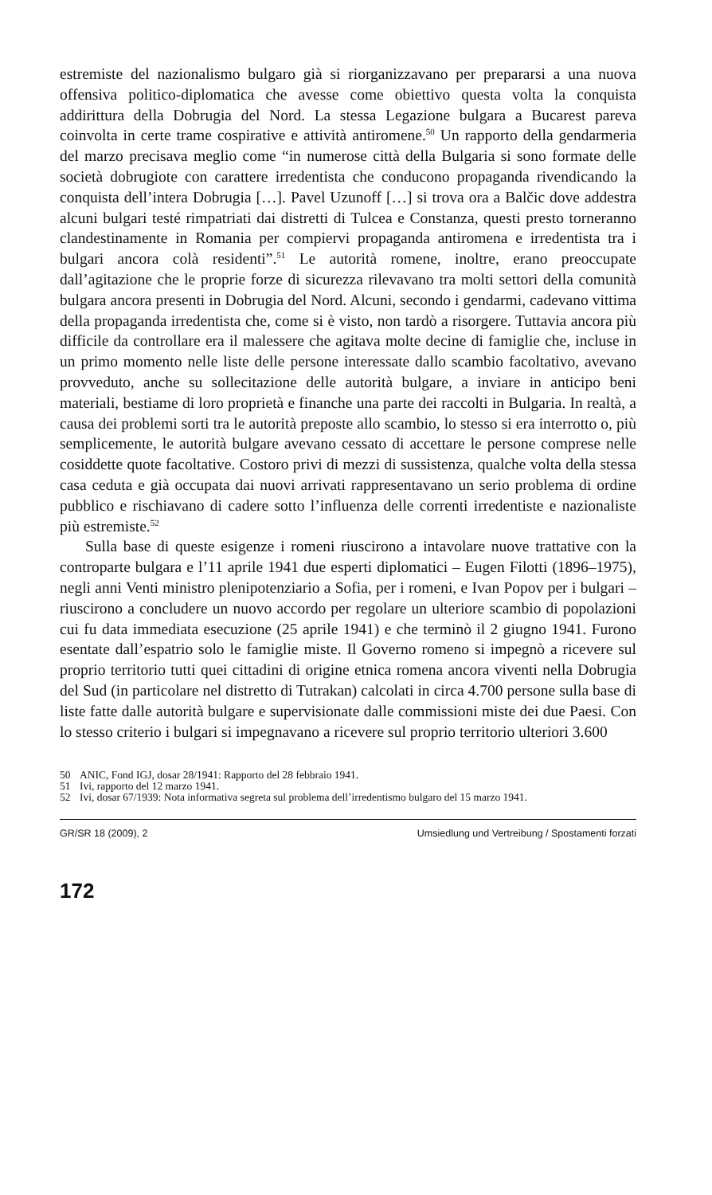estremiste del nazionalismo bulgaro già si riorganizzavano per prepararsi a una nuova offensiva politico-diplomatica che avesse come obiettivo questa volta la conquista addirittura della Dobrugia del Nord. La stessa Legazione bulgara a Bucarest pareva coinvolta in certe trame cospirative e attività antiromene.<sup>50</sup> Un rapporto della gendarmeria del marzo precisava meglio come “in numerose città della Bulgaria si sono formate delle società dobrugiote con carattere irredentista che conducono propaganda rivendicando la conquista dell’intera Dobrugia […]. Pavel Uzunoff […] si trova ora a Balčic dove addestra alcuni bulgari testé rimpatriati dai distretti di Tulcea e Constanza, questi presto torneranno clandestinamente in Romania per compiervi propaganda antiromena e irredentista tra i bulgari ancora colà residenti”.<sup>51</sup> Le autorità romene, inoltre, erano preoccupate dall’agitazione che le proprie forze di sicurezza rilevavano tra molti settori della comunità bulgara ancora presenti in Dobrugia del Nord. Alcuni, secondo i gendarmi, cadevano vittima della propaganda irredentista che, come si è visto, non tardò a risorgere. Tuttavia ancora più difficile da controllare era il malessere che agitava molte decine di famiglie che, incluse in un primo momento nelle liste delle persone interessate dallo scambio facoltativo, avevano provveduto, anche su sollecitazione delle autorità bulgare, a inviare in anticipo beni materiali, bestiame di loro proprietà e finanche una parte dei raccolti in Bulgaria. In realtà, a causa dei problemi sorti tra le autorità preposte allo scambio, lo stesso si era interrotto o, più semplicemente, le autorità bulgare avevano cessato di accettare le persone comprese nelle cosiddette quote facoltative. Costoro privi di mezzi di sussistenza, qualche volta della stessa casa ceduta e già occupata dai nuovi arrivati rappresentavano un serio problema di ordine pubblico e rischiavano di cadere sotto l’influenza delle correnti irredentiste e nazionaliste più estremiste.<sup>52</sup>
Sulla base di queste esigenze i romeni riuscirono a intavolare nuove trattative con la controparte bulgara e l’11 aprile 1941 due esperti diplomatici – Eugen Filotti (1896–1975), negli anni Venti ministro plenipotenziario a Sofia, per i romeni, e Ivan Popov per i bulgari – riuscirono a concludere un nuovo accordo per regolare un ulteriore scambio di popolazioni cui fu data immediata esecuzione (25 aprile 1941) e che terminò il 2 giugno 1941. Furono esentate dall’espatrio solo le famiglie miste. Il Governo romeno si impegnò a ricevere sul proprio territorio tutti quei cittadini di origine etnica romena ancora viventi nella Dobrugia del Sud (in particolare nel distretto di Tutrakan) calcolati in circa 4.700 persone sulla base di liste fatte dalle autorità bulgare e supervisionate dalle commissioni miste dei due Paesi. Con lo stesso criterio i bulgari si impegnavano a ricevere sul proprio territorio ulteriori 3.600
50 ANIC, Fond IGJ, dosar 28/1941: Rapporto del 28 febbraio 1941.
51 Ivi, rapporto del 12 marzo 1941.
52 Ivi, dosar 67/1939: Nota informativa segreta sul problema dell’irredentismo bulgaro del 15 marzo 1941.
GR/SR 18 (2009), 2 Umsiedlung und Vertreibung / Spostamenti forzati
172